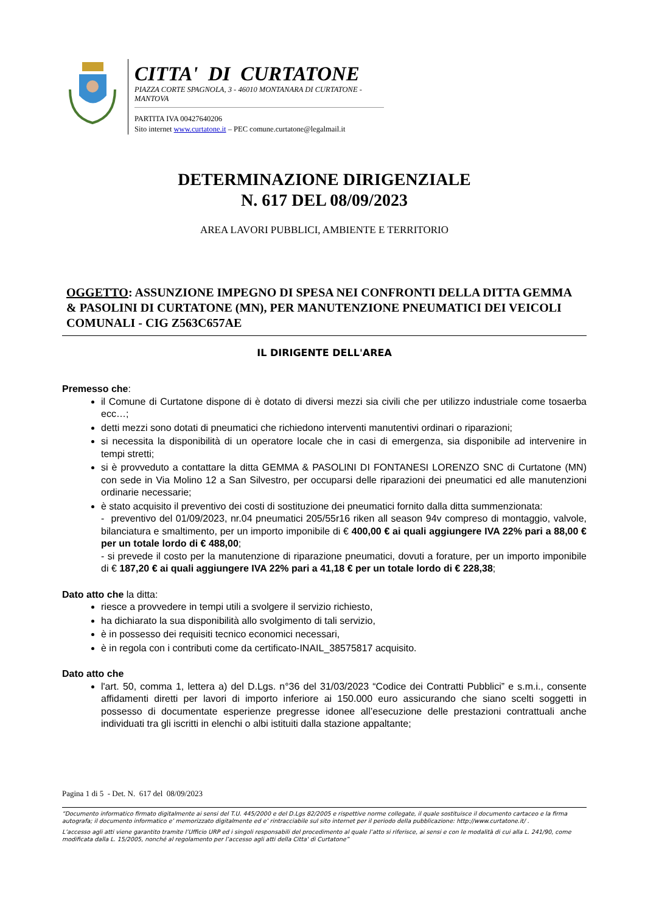CITTA' DI CURTATONE
PIAZZA CORTE SPAGNOLA, 3 - 46010 MONTANARA DI CURTATONE - MANTOVA
PARTITA IVA 00427640206
Sito internet www.curtatone.it – PEC comune.curtatone@legalmail.it
DETERMINAZIONE DIRIGENZIALE
N. 617 DEL 08/09/2023
AREA LAVORI PUBBLICI, AMBIENTE E TERRITORIO
OGGETTO: ASSUNZIONE IMPEGNO DI SPESA NEI CONFRONTI DELLA DITTA GEMMA & PASOLINI DI CURTATONE (MN), PER MANUTENZIONE PNEUMATICI DEI VEICOLI COMUNALI - CIG Z563C657AE
IL DIRIGENTE DELL'AREA
Premesso che:
il Comune di Curtatone dispone di è dotato di diversi mezzi sia civili che per utilizzo industriale come tosaerba ecc…;
detti mezzi sono dotati di pneumatici che richiedono interventi manutentivi ordinari o riparazioni;
si necessita la disponibilità di un operatore locale che in casi di emergenza, sia disponibile ad intervenire in tempi stretti;
si è provveduto a contattare la ditta GEMMA & PASOLINI DI FONTANESI LORENZO SNC di Curtatone (MN) con sede in Via Molino 12 a San Silvestro, per occuparsi delle riparazioni dei pneumatici ed alle manutenzioni ordinarie necessarie;
è stato acquisito il preventivo dei costi di sostituzione dei pneumatici fornito dalla ditta summenzionata:
- preventivo del 01/09/2023, nr.04 pneumatici 205/55r16 riken all season 94v compreso di montaggio, valvole, bilanciatura e smaltimento, per un importo imponibile di € 400,00 € ai quali aggiungere IVA 22% pari a 88,00 € per un totale lordo di € 488,00;
- si prevede il costo per la manutenzione di riparazione pneumatici, dovuti a forature, per un importo imponibile di € 187,20 € ai quali aggiungere IVA 22% pari a 41,18 € per un totale lordo di € 228,38;
Dato atto che la ditta:
riesce a provvedere in tempi utili a svolgere il servizio richiesto,
ha dichiarato la sua disponibilità allo svolgimento di tali servizio,
è in possesso dei requisiti tecnico economici necessari,
è in regola con i contributi come da certificato-INAIL_38575817 acquisito.
Dato atto che
l'art. 50, comma 1, lettera a) del D.Lgs. n°36 del 31/03/2023 “Codice dei Contratti Pubblici” e s.m.i., consente affidamenti diretti per lavori di importo inferiore ai 150.000 euro assicurando che siano scelti soggetti in possesso di documentate esperienze pregresse idonee all’esecuzione delle prestazioni contrattuali anche individuati tra gli iscritti in elenchi o albi istituiti dalla stazione appaltante;
Pagina 1 di 5 - Det. N. 617 del 08/09/2023
“Documento informatico firmato digitalmente ai sensi del T.U. 445/2000 e del D.Lgs 82/2005 e rispettive norme collegate, il quale sostituisce il documento cartaceo e la firma autografa; il documento informatico e’ memorizzato digitalmente ed e’ rintracciabile sul sito internet per il periodo della pubblicazione: http://www.curtatone.it/ .
L’accesso agli atti viene garantito tramite l’Ufficio URP ed i singoli responsabili del procedimento al quale l’atto si riferisce, ai sensi e con le modalità di cui alla L. 241/90, come modificata dalla L. 15/2005, nonché al regolamento per l’accesso agli atti della Citta' di Curtatone”